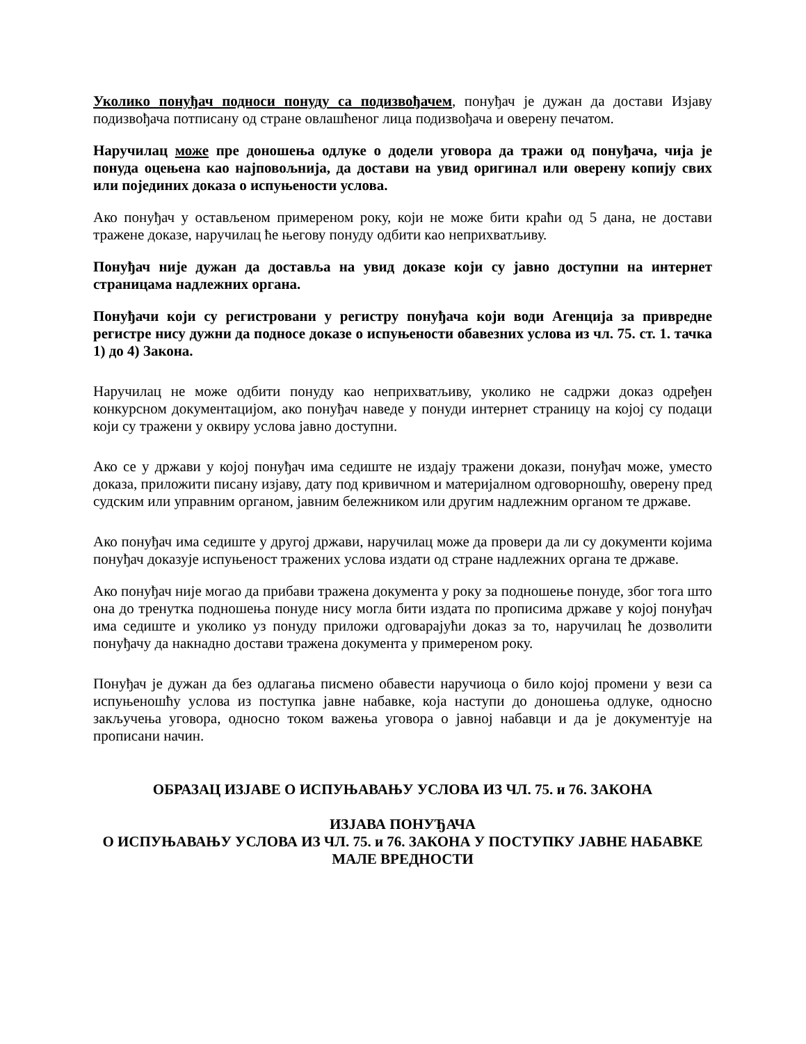Уколико понуђач подноси понуду са подизвођачем, понуђач је дужан да достави Изјаву подизвођача потписану од стране овлашћеног лица подизвођача и оверену печатом.
Наручилац може пре доношења одлуке о додели уговора да тражи од понуђача, чија је понуда оцењена као најповољнија, да достави на увид оригинал или оверену копију свих или појединих доказа о испуњености услова.
Ако понуђач у остављеном примереном року, који не може бити краћи од 5 дана, не достави тражене доказе, наручилац ће његову понуду одбити као неприхватљиву.
Понуђач није дужан да доставља на увид доказе који су јавно доступни на интернет страницама надлежних органа.
Понуђачи који су регистровани у регистру понуђача који води Агенција за привредне регистре нису дужни да подносе доказе о испуњености обавезних услова из чл. 75. ст. 1. тачка 1) до 4) Закона.
Наручилац не може одбити понуду као неприхватљиву, уколико не садржи доказ одређен конкурсном документацијом, ако понуђач наведе у понуди интернет страницу на којој су подаци који су тражени у оквиру услова јавно доступни.
Ако се у држави у којој понуђач има седиште не издају тражени докази, понуђач може, уместо доказа, приложити писану изјаву, дату под кривичном и материјалном одговорношћу, оверену пред судским или управним органом, јавним бележником или другим надлежним органом те државе.
Ако понуђач има седиште у другој држави, наручилац може да провери да ли су документи којима понуђач доказује испуњеност тражених услова издати од стране надлежних органа те државе.
Ако понуђач није могао да прибави тражена документа у року за подношење понуде, због тога што она до тренутка подношења понуде нису могла бити издата по прописима државе у којој понуђач има седиште и уколико уз понуду приложи одговарајући доказ за то, наручилац ће дозволити понуђачу да накнадно достави тражена документа у примереном року.
Понуђач је дужан да без одлагања писмено обавести наручиоца о било којој промени у вези са испуњеношћу услова из поступка јавне набавке, која наступи до доношења одлуке, односно закључења уговора, односно током важења уговора о јавној набавци и да је документује на прописани начин.
ОБРАЗАЦ ИЗЈАВЕ О ИСПУЊАВАЊУ УСЛОВА ИЗ ЧЛ. 75. и 76. ЗАКОНА
ИЗЈАВА ПОНУЂАЧА
О ИСПУЊАВАЊУ УСЛОВА ИЗ ЧЛ. 75. и 76. ЗАКОНА У ПОСТУПКУ ЈАВНЕ НАБАВКЕ МАЛЕ ВРЕДНОСТИ